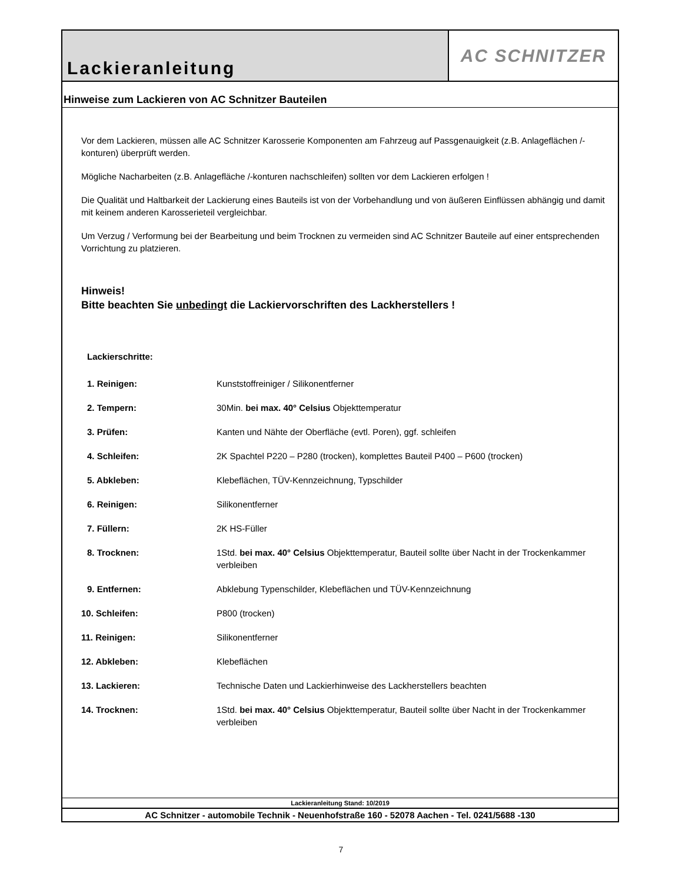Lackieranleitung AC SCHNITZER
Hinweise zum Lackieren von AC Schnitzer Bauteilen
Vor dem Lackieren, müssen alle AC Schnitzer Karosserie Komponenten am Fahrzeug auf Passgenauigkeit (z.B. Anlageflächen /-konturen) überprüft werden.
Mögliche Nacharbeiten (z.B. Anlagefläche /-konturen nachschleifen) sollten vor dem Lackieren erfolgen !
Die Qualität und Haltbarkeit der Lackierung eines Bauteils ist von der Vorbehandlung und von äußeren Einflüssen abhängig und damit mit keinem anderen Karosserieteil vergleichbar.
Um Verzug / Verformung bei der Bearbeitung und beim Trocknen zu vermeiden sind AC Schnitzer Bauteile auf einer entsprechenden Vorrichtung zu platzieren.
Hinweis!
Bitte beachten Sie unbedingt die Lackiervorschriften des Lackherstellers !
Lackierschritte:
| 1. Reinigen: | Kunststoffreiniger / Silikonentferner |
| 2. Tempern: | 30Min. bei max. 40° Celsius Objekttemperatur |
| 3. Prüfen: | Kanten und Nähte der Oberfläche (evtl. Poren), ggf. schleifen |
| 4. Schleifen: | 2K Spachtel P220 – P280 (trocken), komplettes Bauteil P400 – P600 (trocken) |
| 5. Abkleben: | Klebeflächen, TÜV-Kennzeichnung, Typschilder |
| 6. Reinigen: | Silikonentferner |
| 7. Füllern: | 2K HS-Füller |
| 8. Trocknen: | 1Std. bei max. 40° Celsius Objekttemperatur, Bauteil sollte über Nacht in der Trockenkammer verbleiben |
| 9. Entfernen: | Abklebung Typenschilder, Klebeflächen und TÜV-Kennzeichnung |
| 10. Schleifen: | P800 (trocken) |
| 11. Reinigen: | Silikonentferner |
| 12. Abkleben: | Klebeflächen |
| 13. Lackieren: | Technische Daten und Lackierhinweise des Lackherstellers beachten |
| 14. Trocknen: | 1Std. bei max. 40° Celsius Objekttemperatur, Bauteil sollte über Nacht in der Trockenkammer verbleiben |
Lackieranleitung Stand: 10/2019
AC Schnitzer - automobile Technik - Neuenhofstraße 160 - 52078 Aachen - Tel. 0241/5688 -130
7